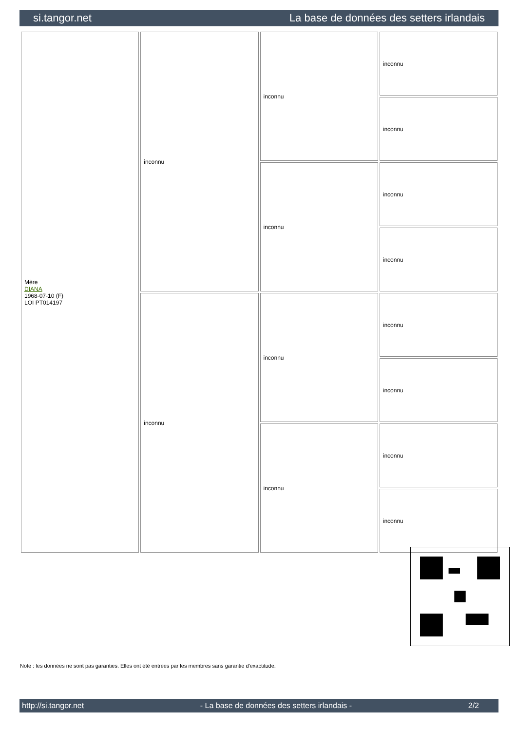si.tangor.net La base de données des setters irlandais
| Mère DIANA 1968-07-10 (F) LOI PT014197 | inconnu | inconnu | inconnu |
| | | | inconnu |
| | | inconnu | inconnu |
| | | | inconnu |
| | inconnu | inconnu | inconnu |
| | | | inconnu |
| | | inconnu | inconnu |
| | | | inconnu |
Note : les données ne sont pas garanties. Elles ont été entrées par les membres sans garantie d'exactitude.
http://si.tangor.net - La base de données des setters irlandais - 2/2